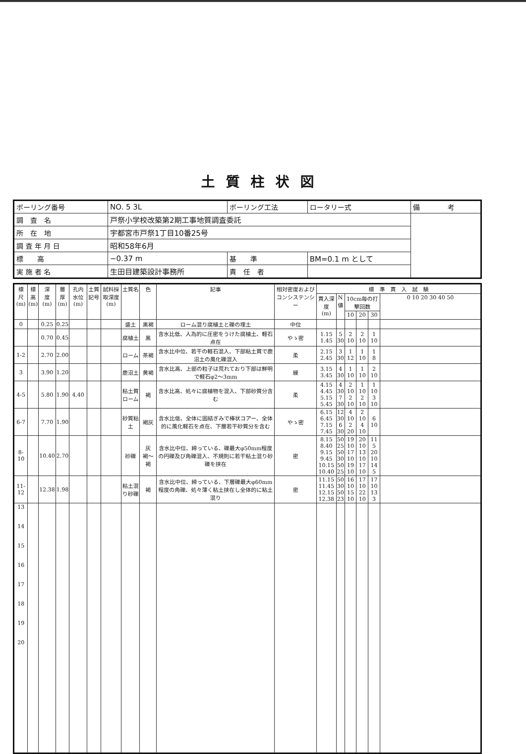土質柱状図
| ボーリング番号 | NO. 5 3L | ボーリング工法 | ロータリー式 | 備 考 |
| 調 査 名 | 戸祭小学校改築第2期工事地質調査委託 | | | |
| 所 在 地 | 宇都宮市戸祭1丁目10番25号 | | | |
| 調 査 年 月 日 | 昭和58年6月 | | | |
| 標 高 | −0.37 m | 基 準 | BM=0.1 m として | |
| 実 施 者 名 | 生田目建築設計事務所 | 責 任 者 | | |
| 標 尺 (m) | 標 高 (m) | 深 度 (m) | 層 厚 (m) | 孔内水位 (m) | 土質記号 | 試料採取深度 (m) | 土質名 | 色 | 記事 | 相対密度およびコンシステンシー | 標 準 貫 入 試 験 | | | | | |
| --- | --- | --- | --- | --- | --- | --- | --- | --- | --- | --- | --- | --- | --- | --- | --- | --- |
| | | | | | | | | | | | 貫入深度 (m) | N 値 | 10cm毎の打撃回数 | | | 0 10 20 30 40 50 |
| | | | | | | | | | | | | | 10 | 20 | 30 | |
| 0 | | 0.25 | 0.25 | | | | 盛土 | 黒褐 | ローム混り腐植土と礫の埋土 | 中位 | | | | | | |
| | | 0.70 | 0.45 | | | | 腐植土 | 黒 | 含水比低、人為的に圧密をうけた腐植土、軽石点在 | やゝ密 | 1.15 1.45 | 5 30 | 2 10 | 2 10 | 1 10 | |
| 1-2 | | 2.70 | 2.00 | | | | ローム | 茶褐 | 含水比中位、若干の軽石混入、下部粘土質で鹿沼土の風化礫混入 | 柔 | 2.15 2.45 | 3 30 | 1 12 | 1 10 | 1 8 | |
| 3 | | 3.90 | 1.20 | | | | 鹿沼土 | 黄褐 | 含水比高、上部の粒子は荒れており下部は鮮明で軽石φ2〜3mm | 緩 | 3.15 3.45 | 4 30 | 1 10 | 1 10 | 2 10 | |
| 4-5 | | 5.80 | 1.90 | 4.40 | | | 粘土質ローム | 褐 | 含水比高、処々に腐植物を混入、下部砂質分含む | 柔 | 4.15 4.45 5.15 5.45 | 4 30 7 30 | 2 10 2 10 | 1 10 2 10 | 1 10 3 10 | |
| 6-7 | | 7.70 | 1.90 | | | | 砂質粘土 | 褐灰 | 含水比低、全体に固結ぎみで棒状コアー、全体的に風化軽石を点在、下層若干砂質分を含む | やゝ密 | 6.15 6.45 7.15 7.45 | 12 30 6 30 | 4 10 2 20 | 2 10 4 10 | 6 10 | |
| 8-10 | | 10.40 | 2.70 | | | | 砂礫 | 灰褐〜褐 | 含水比中位、締っている、礫最大φ50mm程度の円礫及び角礫混入、不規則に若干粘土混り砂礫を挟在 | 密 | 8.15 8.40 9.15 9.45 10.15 10.40 | 50 25 50 30 50 25 | 19 10 17 10 19 10 | 20 10 13 10 17 10 | 11 5 20 10 14 5 | |
| 11-12 | | 12.38 | 1.98 | | | | 粘土混り砂礫 | 褐 | 含水比中位、締っている、下層礫最大φ60mm程度の角礫、処々薄く粘土挟在し全体的に粘土混り | 密 | 11.15 11.45 12.15 12.38 | 50 30 50 23 | 16 10 15 10 | 17 10 22 10 | 17 10 13 3 | |
| 13 14 15 16 17 18 19 20 | | | | | | | | | | | | | | | | |